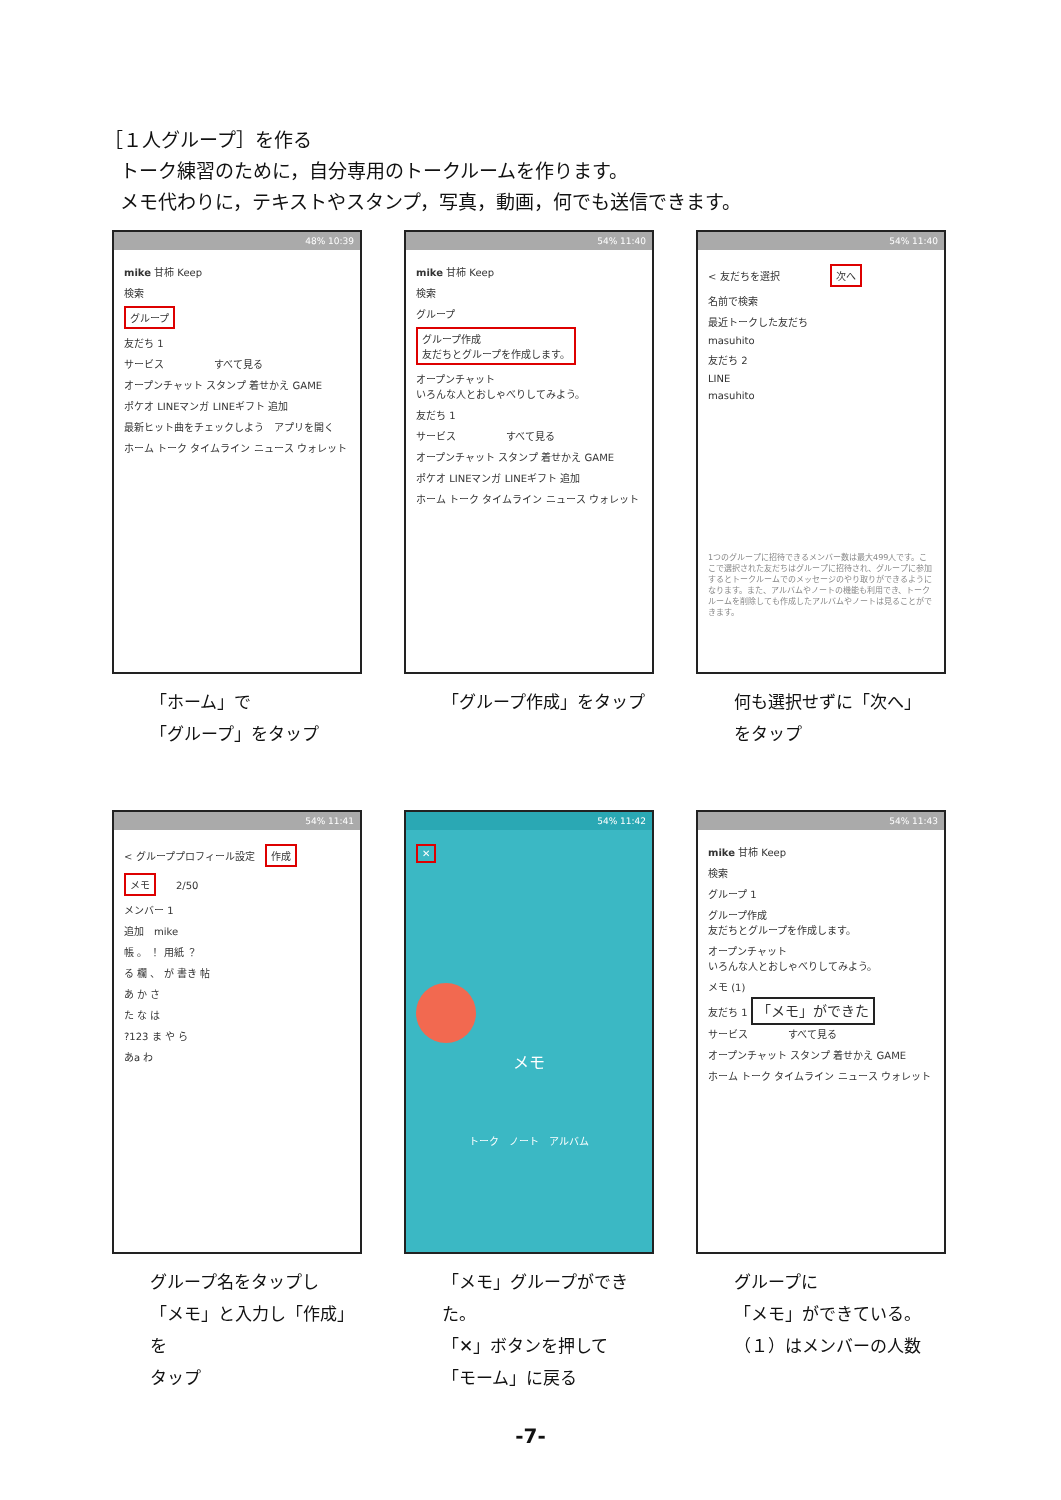［１人グループ］を作る
トーク練習のために，自分専用のトークルームを作ります。
メモ代わりに，テキストやスタンプ，写真，動画，何でも送信できます。
48% 10:39
mike 甘柿 Keep
検索
グループ
友だち 1
サービス　　　　　すべて見る
オープンチャット スタンプ 着せかえ GAME
ポケオ LINEマンガ LINEギフト 追加
最新ヒット曲をチェックしよう　アプリを開く
ホーム トーク タイムライン ニュース ウォレット
54% 11:40
mike 甘柿 Keep
検索
グループ
グループ作成
友だちとグループを作成します。
オープンチャット
いろんな人とおしゃべりしてみよう。
友だち 1
サービス　　　　　すべて見る
オープンチャット スタンプ 着せかえ GAME
ポケオ LINEマンガ LINEギフト 追加
ホーム トーク タイムライン ニュース ウォレット
54% 11:40
< 友だちを選択　　　　　次へ
名前で検索
最近トークした友だち
masuhito
友だち 2
LINE
masuhito
1つのグループに招待できるメンバー数は最大499人です。ここで選択された友だちはグループに招待され、グループに参加するとトークルームでのメッセージのやり取りができるようになります。また、アルバムやノートの機能も利用でき、トークルームを削除しても作成したアルバムやノートは見ることができます。
「ホーム」で
「グループ」をタップ
「グループ作成」をタップ 何も選択せずに「次へ」
をタップ
54% 11:41
< グループプロフィール設定　作成
メモ　　2/50
メンバー 1
追加　mike
帳 。 ！ 用紙 ？
る 欄 、 が 書き 帖
あ か さ
た な は
?123 ま や ら
あa わ
54% 11:42
✕
メモ
トーク　ノート　アルバム
54% 11:43
mike 甘柿 Keep
検索
グループ 1
グループ作成
友だちとグループを作成します。
オープンチャット
いろんな人とおしゃべりしてみよう。
メモ (1)
友だち 1 「メモ」ができた
サービス　　　　すべて見る
オープンチャット スタンプ 着せかえ GAME
ホーム トーク タイムライン ニュース ウォレット
グループ名をタップし
「メモ」と入力し「作成」を
タップ
「メモ」グループができた。
「✕」ボタンを押して
「モーム」に戻る
グループに
「メモ」ができている。
（１）はメンバーの人数
-7-